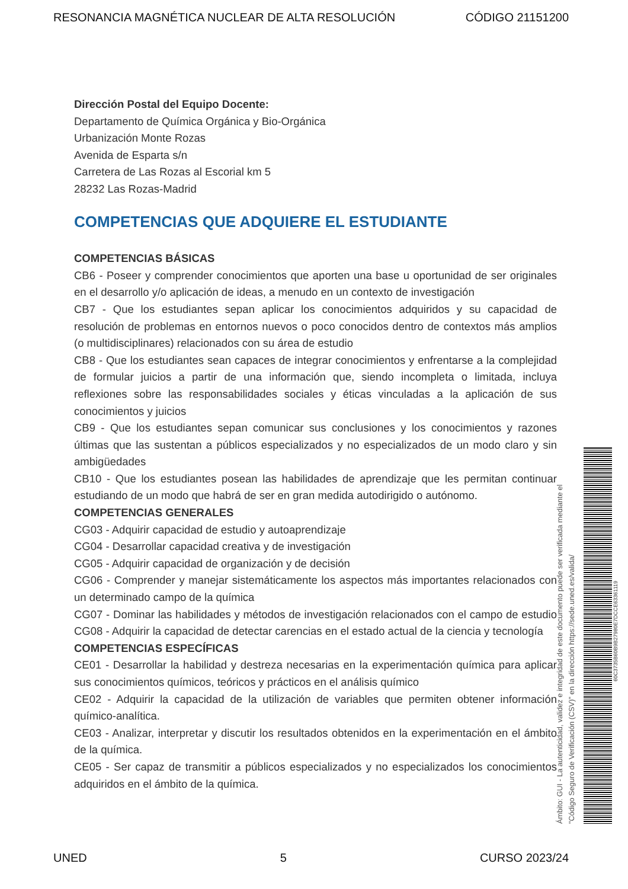RESONANCIA MAGNÉTICA NUCLEAR DE ALTA RESOLUCIÓN CÓDIGO 21151200
Dirección Postal del Equipo Docente:
Departamento de Química Orgánica y Bio-Orgánica
Urbanización Monte Rozas
Avenida de Esparta s/n
Carretera de Las Rozas al Escorial km 5
28232 Las Rozas-Madrid
COMPETENCIAS QUE ADQUIERE EL ESTUDIANTE
COMPETENCIAS BÁSICAS
CB6 - Poseer y comprender conocimientos que aporten una base u oportunidad de ser originales en el desarrollo y/o aplicación de ideas, a menudo en un contexto de investigación
CB7 - Que los estudiantes sepan aplicar los conocimientos adquiridos y su capacidad de resolución de problemas en entornos nuevos o poco conocidos dentro de contextos más amplios (o multidisciplinares) relacionados con su área de estudio
CB8 - Que los estudiantes sean capaces de integrar conocimientos y enfrentarse a la complejidad de formular juicios a partir de una información que, siendo incompleta o limitada, incluya reflexiones sobre las responsabilidades sociales y éticas vinculadas a la aplicación de sus conocimientos y juicios
CB9 - Que los estudiantes sepan comunicar sus conclusiones y los conocimientos y razones últimas que las sustentan a públicos especializados y no especializados de un modo claro y sin ambigüedades
CB10 - Que los estudiantes posean las habilidades de aprendizaje que les permitan continuar estudiando de un modo que habrá de ser en gran medida autodirigido o autónomo.
COMPETENCIAS GENERALES
CG03 - Adquirir capacidad de estudio y autoaprendizaje
CG04 - Desarrollar capacidad creativa y de investigación
CG05 - Adquirir capacidad de organización y de decisión
CG06 - Comprender y manejar sistemáticamente los aspectos más importantes relacionados con un determinado campo de la química
CG07 - Dominar las habilidades y métodos de investigación relacionados con el campo de estudio CG08 - Adquirir la capacidad de detectar carencias en el estado actual de la ciencia y tecnología
COMPETENCIAS ESPECÍFICAS
CE01 - Desarrollar la habilidad y destreza necesarias en la experimentación química para aplicar sus conocimientos químicos, teóricos y prácticos en el análisis químico
CE02 - Adquirir la capacidad de la utilización de variables que permiten obtener información químico-analítica.
CE03 - Analizar, interpretar y discutir los resultados obtenidos en la experimentación en el ámbito de la química.
CE05 - Ser capaz de transmitir a públicos especializados y no especializados los conocimientos adquiridos en el ámbito de la química.
Ámbito: GUI - La autenticidad, validez e integridad de este documento puede ser verificada mediante el "Código Seguro de Verificación (CSV)" en la dirección https://sede.uned.es/valida/
60C3735B60B9B27980E7DCCE63361119
UNED 5 CURSO 2023/24